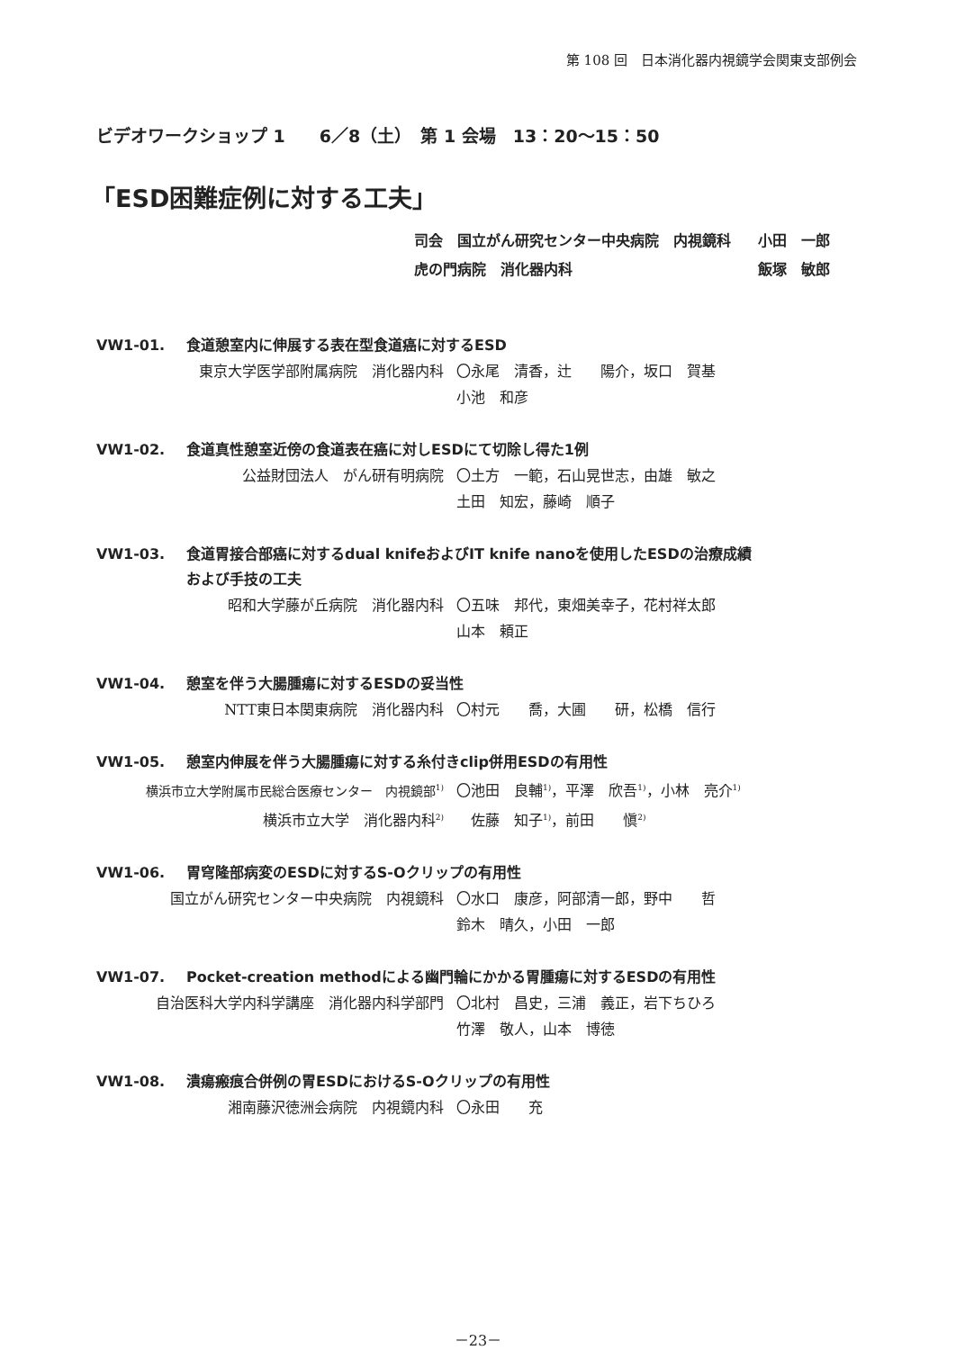第 108 回　日本消化器内視鏡学会関東支部例会
ビデオワークショップ 1　　6／8（土）　第 1 会場　13：20〜15：50
「ESD困難症例に対する工夫」
司会　国立がん研究センター中央病院　内視鏡科 小田　一郎 虎の門病院　消化器内科 飯塚　敏郎
VW1-01. 食道憩室内に伸展する表在型食道癌に対するESD
東京大学医学部附属病院　消化器内科 〇永尾　清香，辻　　陽介，坂口　賀基
小池　和彦
VW1-02. 食道真性憩室近傍の食道表在癌に対しESDにて切除し得た1例
公益財団法人　がん研有明病院 〇土方　一範，石山晃世志，由雄　敏之
土田　知宏，藤崎　順子
VW1-03. 食道胃接合部癌に対するdual knifeおよびIT knife nanoを使用したESDの治療成績
および手技の工夫
昭和大学藤が丘病院　消化器内科 〇五味　邦代，東畑美幸子，花村祥太郎
山本　頼正
VW1-04. 憩室を伴う大腸腫瘍に対するESDの妥当性
NTT東日本関東病院　消化器内科 〇村元　　喬，大圃　　研，松橋　信行
VW1-05. 憩室内伸展を伴う大腸腫瘍に対する糸付きclip併用ESDの有用性
横浜市立大学附属市民総合医療センター　内視鏡部<sup>1)</sup> 〇池田　良輔<sup>1)</sup>，平澤　欣吾<sup>1)</sup>，小林　亮介<sup>1)</sup> 横浜市立大学　消化器内科<sup>2)</sup>　佐藤　知子<sup>1)</sup>，前田　　愼<sup>2)</sup>
VW1-06. 胃穹隆部病変のESDに対するS-Oクリップの有用性
国立がん研究センター中央病院　内視鏡科 〇水口　康彦，阿部清一郎，野中　　哲
鈴木　晴久，小田　一郎
VW1-07. Pocket-creation methodによる幽門輪にかかる胃腫瘍に対するESDの有用性
自治医科大学内科学講座　消化器内科学部門 〇北村　昌史，三浦　義正，岩下ちひろ
竹澤　敬人，山本　博徳
VW1-08. 潰瘍瘢痕合併例の胃ESDにおけるS-Oクリップの有用性
湘南藤沢徳洲会病院　内視鏡内科 〇永田　　充
－23－